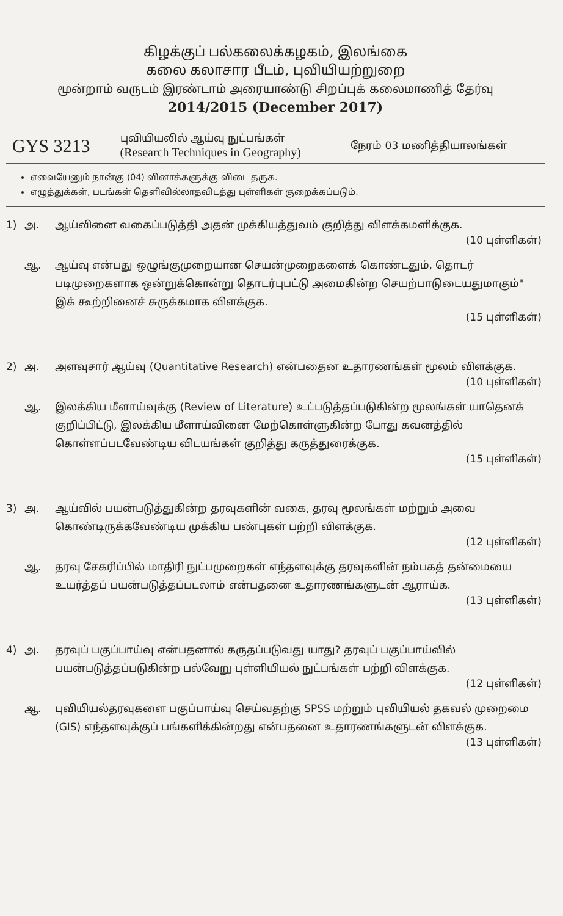கிழக்குப் பல்கலைக்கழகம், இலங்கை
கலை கலாசார பீடம், புவியியற்றுறை
மூன்றாம் வருடம் இரண்டாம் அரையாண்டு சிறப்புக் கலைமாணித் தேர்வு
2014/2015 (December 2017)
| GYS 3213 | புவியியலில் ஆய்வு நுட்பங்கள் (Research Techniques in Geography) | நேரம் 03 மணித்தியாலங்கள் |
எவையேனும் நான்கு (04) வினாக்களுக்கு விடை தருக.
எழுத்துக்கள், படங்கள் தெளிவில்லாதவிடத்து புள்ளிகள் குறைக்கப்படும்.
1) அ. ஆய்வினை வகைப்படுத்தி அதன் முக்கியத்துவம் குறித்து விளக்கமளிக்குக.
(10 புள்ளிகள்)
ஆ. ஆய்வு என்பது ஒழுங்குமுறையான செயன்முறைகளைக் கொண்டதும், தொடர் படிமுறைகளாக ஒன்றுக்கொன்று தொடர்புபட்டு அமைகின்ற செயற்பாடுடையதுமாகும்" இக் கூற்றினைச் சுருக்கமாக விளக்குக.
(15 புள்ளிகள்)
2) அ. அளவுசார் ஆய்வு (Quantitative Research) என்பதைன உதாரணங்கள் மூலம் விளக்குக.
(10 புள்ளிகள்)
ஆ. இலக்கிய மீளாய்வுக்கு (Review of Literature) உட்படுத்தப்படுகின்ற மூலங்கள் யாதெனக் குறிப்பிட்டு, இலக்கிய மீளாய்வினை மேற்கொள்ளுகின்ற போது கவனத்தில் கொள்ளப்படவேண்டிய விடயங்கள் குறித்து கருத்துரைக்குக.
(15 புள்ளிகள்)
3) அ. ஆய்வில் பயன்படுத்துகின்ற தரவுகளின் வகை, தரவு மூலங்கள் மற்றும் அவை கொண்டிருக்கவேண்டிய முக்கிய பண்புகள் பற்றி விளக்குக.
(12 புள்ளிகள்)
ஆ. தரவு சேகரிப்பில் மாதிரி நுட்பமுறைகள் எந்தளவுக்கு தரவுகளின் நம்பகத் தன்மையை உயர்த்தப் பயன்படுத்தப்படலாம் என்பதனை உதாரணங்களுடன் ஆராய்க.
(13 புள்ளிகள்)
4) அ. தரவுப் பகுப்பாய்வு என்பதனால் கருதப்படுவது யாது? தரவுப் பகுப்பாய்வில் பயன்படுத்தப்படுகின்ற பல்வேறு புள்ளியியல் நுட்பங்கள் பற்றி விளக்குக.
(12 புள்ளிகள்)
ஆ. புவியியல்தரவுகளை பகுப்பாய்வு செய்வதற்கு SPSS மற்றும் புவியியல் தகவல் முறைமை (GIS) எந்தளவுக்குப் பங்களிக்கின்றது என்பதனை உதாரணங்களுடன் விளக்குக.
(13 புள்ளிகள்)